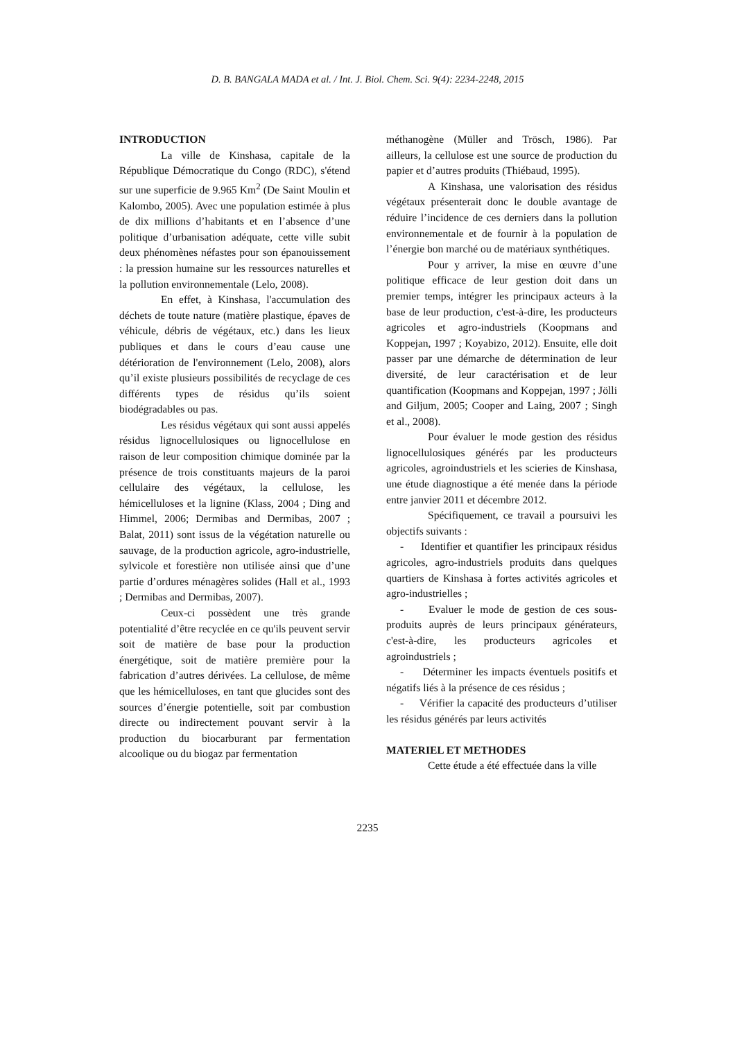D. B. BANGALA MADA et al. / Int. J. Biol. Chem. Sci. 9(4): 2234-2248, 2015
INTRODUCTION
La ville de Kinshasa, capitale de la République Démocratique du Congo (RDC), s'étend sur une superficie de 9.965 Km<sup>2</sup> (De Saint Moulin et Kalombo, 2005). Avec une population estimée à plus de dix millions d’habitants et en l’absence d’une politique d’urbanisation adéquate, cette ville subit deux phénomènes néfastes pour son épanouissement : la pression humaine sur les ressources naturelles et la pollution environnementale (Lelo, 2008).
En effet, à Kinshasa, l'accumulation des déchets de toute nature (matière plastique, épaves de véhicule, débris de végétaux, etc.) dans les lieux publiques et dans le cours d’eau cause une détérioration de l'environnement (Lelo, 2008), alors qu’il existe plusieurs possibilités de recyclage de ces différents types de résidus qu’ils soient biodégradables ou pas.
Les résidus végétaux qui sont aussi appelés résidus lignocellulosiques ou lignocellulose en raison de leur composition chimique dominée par la présence de trois constituants majeurs de la paroi cellulaire des végétaux, la cellulose, les hémicelluloses et la lignine (Klass, 2004 ; Ding and Himmel, 2006; Dermibas and Dermibas, 2007 ; Balat, 2011) sont issus de la végétation naturelle ou sauvage, de la production agricole, agro-industrielle, sylvicole et forestière non utilisée ainsi que d’une partie d’ordures ménagères solides (Hall et al., 1993 ; Dermibas and Dermibas, 2007).
Ceux-ci possèdent une très grande potentialité d’être recyclée en ce qu'ils peuvent servir soit de matière de base pour la production énergétique, soit de matière première pour la fabrication d’autres dérivées. La cellulose, de même que les hémicelluloses, en tant que glucides sont des sources d’énergie potentielle, soit par combustion directe ou indirectement pouvant servir à la production du biocarburant par fermentation alcoolique ou du biogaz par fermentation
méthanogène (Müller and Trösch, 1986). Par ailleurs, la cellulose est une source de production du papier et d’autres produits (Thiébaud, 1995).
A Kinshasa, une valorisation des résidus végétaux présenterait donc le double avantage de réduire l’incidence de ces derniers dans la pollution environnementale et de fournir à la population de l’énergie bon marché ou de matériaux synthétiques.
Pour y arriver, la mise en œuvre d’une politique efficace de leur gestion doit dans un premier temps, intégrer les principaux acteurs à la base de leur production, c'est-à-dire, les producteurs agricoles et agro-industriels (Koopmans and Koppejan, 1997 ; Koyabizo, 2012). Ensuite, elle doit passer par une démarche de détermination de leur diversité, de leur caractérisation et de leur quantification (Koopmans and Koppejan, 1997 ; Jölli and Giljum, 2005; Cooper and Laing, 2007 ; Singh et al., 2008).
Pour évaluer le mode gestion des résidus lignocellulosiques générés par les producteurs agricoles, agroindustriels et les scieries de Kinshasa, une étude diagnostique a été menée dans la période entre janvier 2011 et décembre 2012.
Spécifiquement, ce travail a poursuivi les objectifs suivants :
- Identifier et quantifier les principaux résidus agricoles, agro-industriels produits dans quelques quartiers de Kinshasa à fortes activités agricoles et agro-industrielles ;
- Evaluer le mode de gestion de ces sous-produits auprès de leurs principaux générateurs, c'est-à-dire, les producteurs agricoles et agroindustriels ;
- Déterminer les impacts éventuels positifs et négatifs liés à la présence de ces résidus ;
- Vérifier la capacité des producteurs d’utiliser les résidus générés par leurs activités
MATERIEL ET METHODES
Cette étude a été effectuée dans la ville
2235